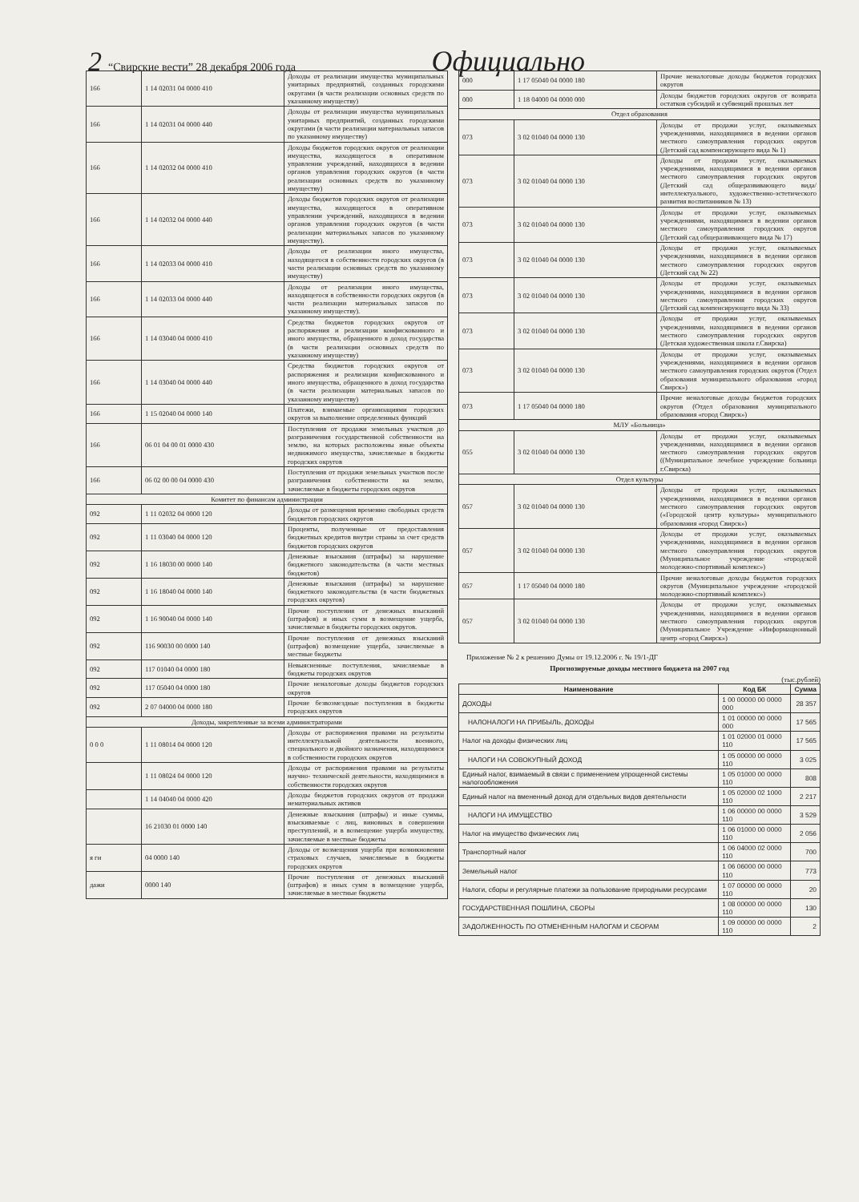2 “Свирские вести” 28 декабря 2006 года Официально
| 166 | 1 14 02031 04 0000 410 | Доходы от реализации имущества муниципальных унитарных предприятий, созданных городскими округами (в части реализации основных средств по указанному имуществу) |
| 166 | 1 14 02031 04 0000 440 | Доходы от реализации имущества муниципальных унитарных предприятий, созданных городскими округами (в части реализации материальных запасов по указанному имуществу) |
| 166 | 1 14 02032 04 0000 410 | Доходы бюджетов городских округов от реализации имущества, находящегося в оперативном управлении учреждений, находящихся в ведении органов управления городских округов (в части реализации основных средств по указанному имуществу) |
| 166 | 1 14 02032 04 0000 440 | Доходы бюджетов городских округов от реализации имущества, находящегося в оперативном управлении учреждений, находящихся в ведении органов управления городских округов (в части реализации материальных запасов по указанному имуществу). |
| 166 | 1 14 02033 04 0000 410 | Доходы от реализации иного имущества, находящегося в собственности городских округов (в части реализации основных средств по указанному имуществу) |
| 166 | 1 14 02033 04 0000 440 | Доходы от реализации иного имущества, находящегося в собственности городских округов (в части реализации материальных запасов по указанному имуществу). |
| 166 | 1 14 03040 04 0000 410 | Средства бюджетов городских округов от распоряжения и реализации конфискованного и иного имущества, обращенного в доход государства (в части реализации основных средств по указанному имуществу) |
| 166 | 1 14 03040 04 0000 440 | Средства бюджетов городских округов от распоряжения и реализации конфискованного и иного имущества, обращенного в доход государства (в части реализации материальных запасов по указанному имуществу) |
| 166 | 1 15 02040 04 0000 140 | Платежи, взимаемые организациями городских округов за выполнение определенных функций |
| 166 | 06 01 04 00 01 0000 430 | Поступления от продажи земельных участков до разграничения государственной собственности на землю, на которых расположены иные объекты недвижимого имущества, зачисляемые в бюджеты городских округов |
| 166 | 06 02 00 00 04 0000 430 | Поступления от продажи земельных участков после разграничения собственности на землю, зачисляемые в бюджеты городских округов |
| Комитет по финансам администрации | | |
| 092 | 1 11 02032 04 0000 120 | Доходы от размещения временно свободных средств бюджетов городских округов |
| 092 | 1 11 03040 04 0000 120 | Проценты, полученные от предоставления бюджетных кредитов внутри страны за счет средств бюджетов городских округов |
| 092 | 1 16 18030 00 0000 140 | Денежные взыскания (штрафы) за нарушение бюджетного законодательства (в части местных бюджетов) |
| 092 | 1 16 18040 04 0000 140 | Денежные взыскания (штрафы) за нарушение бюджетного законодательства (в части бюджетных городских округов) |
| 092 | 1 16 90040 04 0000 140 | Прочие поступления от денежных взысканий (штрафов) и иных сумм в возмещение ущерба, зачисляемые в бюджеты городских округов. |
| 092 | 116 90030 00 0000 140 | Прочие поступления от денежных взысканий (штрафов) возмещение ущерба, зачисляемые в местные бюджеты |
| 092 | 117 01040 04 0000 180 | Невыясненные поступления, зачисляемые в бюджеты городских округов |
| 092 | 117 05040 04 0000 180 | Прочие неналоговые доходы бюджетов городских округов |
| 092 | 2 07 04000 04 0000 180 | Прочие безвозмездные поступления в бюджеты городских округов |
| Доходы, закрепленные за всеми администраторами | | |
| 0 0 0 | 1 11 08014 04 0000 120 | Доходы от распоряжения правами на результаты интеллектуальной деятельности военного, специального и двойного назначения, находящимися в собственности городских округов |
| | 1 11 08024 04 0000 120 | Доходы от распоряжения правами на результаты научно- технической деятельности, находящимися в собственности городских округов |
| | 1 14 04040 04 0000 420 | Доходы бюджетов городских округов от продажи нематериальных активов |
| | 16 21030 01 0000 140 | Денежные взыскания (штрафы) и иные суммы, взыскиваемые с лиц, виновных в совершении преступлений, и в возмещение ущерба имуществу, зачисляемые в местные бюджеты |
| я ги | 04 0000 140 | Доходы от возмещения ущерба при возникновении страховых случаев, зачисляемые в бюджеты городских округов |
| дажи | 0000 140 | Прочие поступления от денежных взысканий (штрафов) и иных сумм в возмещение ущерба, зачисляемые в местные бюджеты |
| 000 | 1 17 05040 04 0000 180 | Прочие неналоговые доходы бюджетов городских округов |
| 000 | 1 18 04000 04 0000 000 | Доходы бюджетов городских округов от возврата остатков субсидий и субвенций прошлых лет |
| Отдел образования | | |
| 073 | 3 02 01040 04 0000 130 | Доходы от продажи услуг, оказываемых учреждениями, находящимися в ведении органов местного самоуправления городских округов (Детский сад компенсирующего вида № 1) |
| 073 | 3 02 01040 04 0000 130 | Доходы от продажи услуг, оказываемых учреждениями, находящимися в ведении органов местного самоуправления городских округов (Детский сад общеразвивающего вида/интеллектуального, художественно-эстетического развития воспитанников № 13) |
| 073 | 3 02 01040 04 0000 130 | Доходы от продажи услуг, оказываемых учреждениями, находящимися в ведении органов местного самоуправления городских округов (Детский сад общеразвивающего вида № 17) |
| 073 | 3 02 01040 04 0000 130 | Доходы от продажи услуг, оказываемых учреждениями, находящимися в ведении органов местного самоуправления городских округов (Детский сад № 22) |
| 073 | 3 02 01040 04 0000 130 | Доходы от продажи услуг, оказываемых учреждениями, находящимися в ведении органов местного самоуправления городских округов (Детский сад компенсирующего вида № 33) |
| 073 | 3 02 01040 04 0000 130 | Доходы от продажи услуг, оказываемых учреждениями, находящимися в ведении органов местного самоуправления городских округов (Детская художественная школа г.Свирска) |
| 073 | 3 02 01040 04 0000 130 | Доходы от продажи услуг, оказываемых учреждениями, находящимися в ведении органов местного самоуправления городских округов (Отдел образования муниципального образования «город Свирск») |
| 073 | 1 17 05040 04 0000 180 | Прочие неналоговые доходы бюджетов городских округов (Отдел образования муниципального образования «город Свирск») |
| МЛУ «Больница» | | |
| 055 | 3 02 01040 04 0000 130 | Доходы от продажи услуг, оказываемых учреждениями, находящимися в ведении органов местного самоуправления городских округов ((Муниципальное лечебное учреждение больница г.Свирска) |
| Отдел культуры | | |
| 057 | 3 02 01040 04 0000 130 | Доходы от продажи услуг, оказываемых учреждениями, находящимися в ведении органов местного самоуправления городских округов («Городской центр культуры» муниципального образования «город Свирск») |
| 057 | 3 02 01040 04 0000 130 | Доходы от продажи услуг, оказываемых учреждениями, находящимися в ведении органов местного самоуправления городских округов (Муниципальное учреждение «городской молодежно-спортивный комплекс») |
| 057 | 1 17 05040 04 0000 180 | Прочие неналоговые доходы бюджетов городских округов (Муниципальное учреждение «городской молодежно-спортивный комплекс») |
| 057 | 3 02 01040 04 0000 130 | Доходы от продажи услуг, оказываемых учреждениями, находящимися в ведении органов местного самоуправления городских округов (Муниципальное Учреждение «Информационный центр «город Свирск») |
Приложение № 2 к решению Думы от 19.12.2006 г. № 19/1-ДГ
Прогнозируемые доходы местного бюджета на 2007 год
(тыс.рублей)
| Наименование | Код БК | Сумма |
| --- | --- | --- |
| ДОХОДЫ | 1 00 00000 00 0000 000 | 28 357 |
| НАЛОНАЛОГИ НА ПРИБЫЛЬ, ДОХОДЫ | 1 01 00000 00 0000 000 | 17 565 |
| Налог на доходы физических лиц | 1 01 02000 01 0000 110 | 17 565 |
| НАЛОГИ НА СОВОКУПНЫЙ ДОХОД | 1 05 00000 00 0000 110 | 3 025 |
| Единый налог, взимаемый в связи с применением упрощенной системы налогообложения | 1 05 01000 00 0000 110 | 808 |
| Единый налог на вмененный доход для отдельных видов деятельности | 1 05 02000 02 1000 110 | 2 217 |
| НАЛОГИ НА ИМУЩЕСТВО | 1 06 00000 00 0000 110 | 3 529 |
| Налог на имущество физических лиц | 1 06 01000 00 0000 110 | 2 056 |
| Транспортный налог | 1 06 04000 02 0000 110 | 700 |
| Земельный налог | 1 06 06000 00 0000 110 | 773 |
| Налоги, сборы и регулярные платежи за пользование природными ресурсами | 1 07 00000 00 0000 110 | 20 |
| ГОСУДАРСТВЕННАЯ ПОШЛИНА, СБОРЫ | 1 08 00000 00 0000 110 | 130 |
| ЗАДОЛЖЕННОСТЬ ПО ОТМЕНЕННЫМ НАЛОГАМ И СБОРАМ | 1 09 00000 00 0000 110 | 2 |